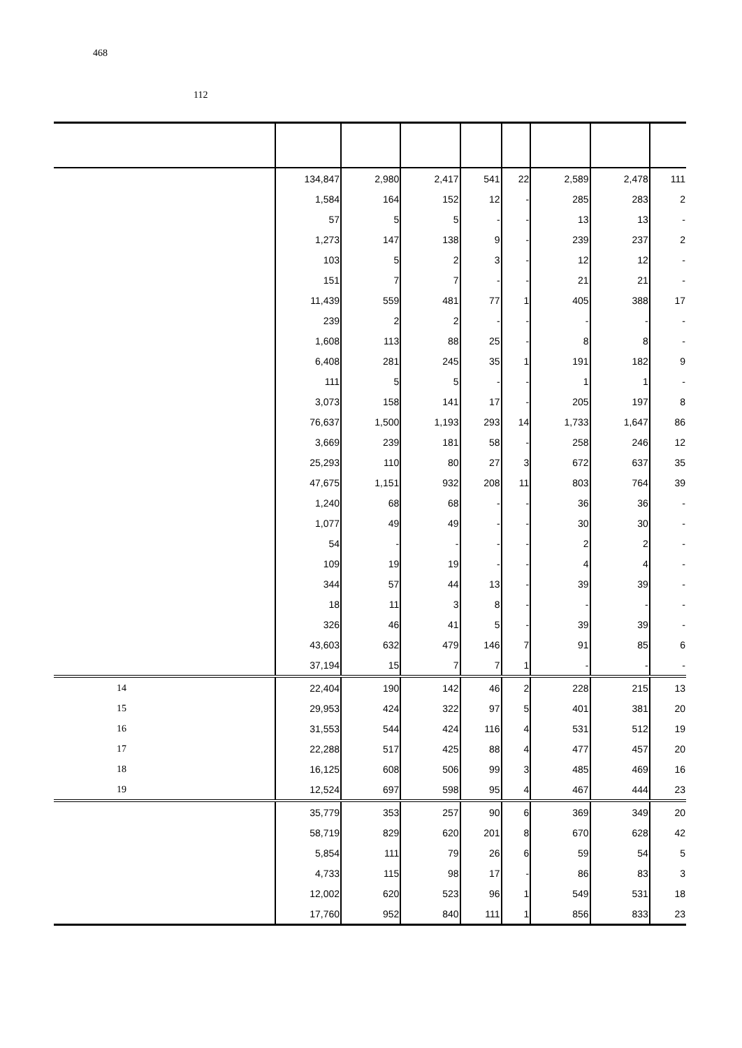468
112
| | 134,847 | 2,980 | 2,417 | 541 | 22 | 2,589 | 2,478 | 111 |
| | 1,584 | 164 | 152 | 12 | - | 285 | 283 | 2 |
| | 57 | 5 | 5 | - | - | 13 | 13 | - |
| | 1,273 | 147 | 138 | 9 | - | 239 | 237 | 2 |
| | 103 | 5 | 2 | 3 | - | 12 | 12 | - |
| | 151 | 7 | 7 | - | - | 21 | 21 | - |
| | 11,439 | 559 | 481 | 77 | 1 | 405 | 388 | 17 |
| | 239 | 2 | 2 | - | - | - | - | - |
| | 1,608 | 113 | 88 | 25 | - | 8 | 8 | - |
| | 6,408 | 281 | 245 | 35 | 1 | 191 | 182 | 9 |
| | 111 | 5 | 5 | - | - | 1 | 1 | - |
| | 3,073 | 158 | 141 | 17 | - | 205 | 197 | 8 |
| | 76,637 | 1,500 | 1,193 | 293 | 14 | 1,733 | 1,647 | 86 |
| | 3,669 | 239 | 181 | 58 | - | 258 | 246 | 12 |
| | 25,293 | 110 | 80 | 27 | 3 | 672 | 637 | 35 |
| | 47,675 | 1,151 | 932 | 208 | 11 | 803 | 764 | 39 |
| | 1,240 | 68 | 68 | - | - | 36 | 36 | - |
| | 1,077 | 49 | 49 | - | - | 30 | 30 | - |
| | 54 | - | - | - | - | 2 | 2 | - |
| | 109 | 19 | 19 | - | - | 4 | 4 | - |
| | 344 | 57 | 44 | 13 | - | 39 | 39 | - |
| | 18 | 11 | 3 | 8 | - | - | - | - |
| | 326 | 46 | 41 | 5 | - | 39 | 39 | - |
| | 43,603 | 632 | 479 | 146 | 7 | 91 | 85 | 6 |
| | 37,194 | 15 | 7 | 7 | 1 | - | - | - |
| 14 | 22,404 | 190 | 142 | 46 | 2 | 228 | 215 | 13 |
| 15 | 29,953 | 424 | 322 | 97 | 5 | 401 | 381 | 20 |
| 16 | 31,553 | 544 | 424 | 116 | 4 | 531 | 512 | 19 |
| 17 | 22,288 | 517 | 425 | 88 | 4 | 477 | 457 | 20 |
| 18 | 16,125 | 608 | 506 | 99 | 3 | 485 | 469 | 16 |
| 19 | 12,524 | 697 | 598 | 95 | 4 | 467 | 444 | 23 |
| | 35,779 | 353 | 257 | 90 | 6 | 369 | 349 | 20 |
| | 58,719 | 829 | 620 | 201 | 8 | 670 | 628 | 42 |
| | 5,854 | 111 | 79 | 26 | 6 | 59 | 54 | 5 |
| | 4,733 | 115 | 98 | 17 | - | 86 | 83 | 3 |
| | 12,002 | 620 | 523 | 96 | 1 | 549 | 531 | 18 |
| | 17,760 | 952 | 840 | 111 | 1 | 856 | 833 | 23 |